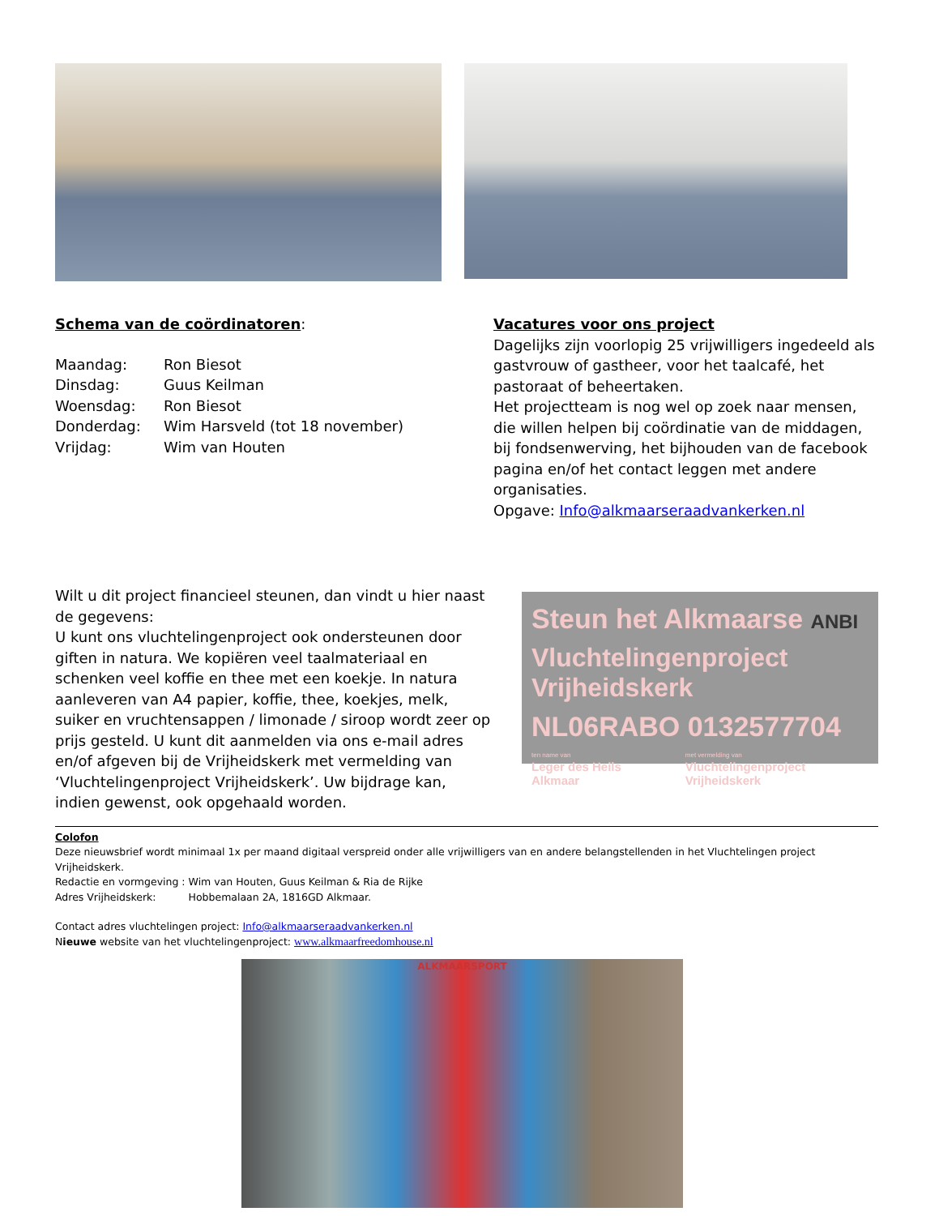Schema van de coördinatoren:
| Maandag: | Ron Biesot |
| Dinsdag: | Guus Keilman |
| Woensdag: | Ron Biesot |
| Donderdag: | Wim Harsveld (tot 18 november) |
| Vrijdag: | Wim van Houten |
Vacatures voor ons project
Dagelijks zijn voorlopig 25 vrijwilligers ingedeeld als gastvrouw of gastheer, voor het taalcafé, het pastoraat of beheertaken.
Het projectteam is nog wel op zoek naar mensen, die willen helpen bij coördinatie van de middagen, bij fondsenwerving, het bijhouden van de facebook pagina en/of het contact leggen met andere organisaties.
Opgave: Info@alkmaarseraadvankerken.nl
Wilt u dit project financieel steunen, dan vindt u hier naast de gegevens:
U kunt ons vluchtelingenproject ook ondersteunen door giften in natura. We kopiëren veel taalmateriaal en schenken veel koffie en thee met een koekje. In natura aanleveren van A4 papier, koffie, thee, koekjes, melk, suiker en vruchtensappen / limonade / siroop wordt zeer op prijs gesteld. U kunt dit aanmelden via ons e-mail adres en/of afgeven bij de Vrijheidskerk met vermelding van ‘Vluchtelingenproject Vrijheidskerk’. Uw bijdrage kan, indien gewenst, ook opgehaald worden.
Steun het Alkmaarse ANBI
Vluchtelingenproject Vrijheidskerk
NL06RABO 0132577704
ten name van
Leger des Heils Alkmaar met vermelding van
Vluchtelingenproject Vrijheidskerk
Colofon
Deze nieuwsbrief wordt minimaal 1x per maand digitaal verspreid onder alle vrijwilligers van en andere belangstellenden in het Vluchtelingen project Vrijheidskerk.
Redactie en vormgeving : Wim van Houten, Guus Keilman & Ria de Rijke
Adres Vrijheidskerk: Hobbemalaan 2A, 1816GD Alkmaar.
Contact adres vluchtelingen project: Info@alkmaarseraadvankerken.nl
Nieuwe website van het vluchtelingenproject: www.alkmaarfreedomhouse.nl
ALKMAARSPORT